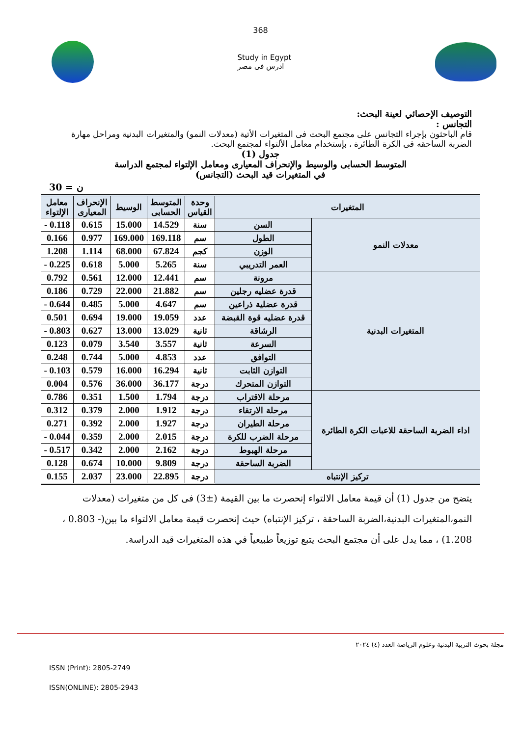368
Study in Egypt
ادرس فى مصر
التوصيف الإحصائي لعينة البحث:
التجانس :
قام الباحثون بإجراء التجانس على مجتمع البحث فى المتغيرات الأتية (معدلات النمو) والمتغيرات البدنية ومراحل مهارة الضربة الساحقه فى الكرة الطائرة ، بإستخدام معامل الألتواء لمجتمع البحث.
جدول (1)
المتوسط الحسابى والوسيط والإنحراف المعيارى ومعامل الإلتواء لمجتمع الدراسة
في المتغيرات قيد البحث (التجانس)
ن = 30
| المتغيرات | | وحدة القياس | المتوسط الحسابى | الوسيط | الإنحراف المعيارى | معامل الإلتواء |
| --- | --- | --- | --- | --- | --- | --- |
| معدلات النمو | السن | سنة | 14.529 | 15.000 | 0.615 | 0.118 - |
| | الطول | سم | 169.118 | 169.000 | 0.977 | 0.166 |
| | الوزن | كجم | 67.824 | 68.000 | 1.114 | 1.208 |
| | العمر التدريبي | سنة | 5.265 | 5.000 | 0.618 | 0.225 - |
| المتغيرات البدنية | مرونة | سم | 12.441 | 12.000 | 0.561 | 0.792 |
| | قدرة عضليه رجلين | سم | 21.882 | 22.000 | 0.729 | 0.186 |
| | قدرة عضلية ذراعين | سم | 4.647 | 5.000 | 0.485 | 0.644 - |
| | قدرة عضليه قوة القبضة | عدد | 19.059 | 19.000 | 0.694 | 0.501 |
| | الرشاقة | ثانية | 13.029 | 13.000 | 0.627 | 0.803 - |
| | السرعة | ثانية | 3.557 | 3.540 | 0.079 | 0.123 |
| | التوافق | عدد | 4.853 | 5.000 | 0.744 | 0.248 |
| | التوازن الثابت | ثانية | 16.294 | 16.000 | 0.579 | 0.103 - |
| | التوازن المتحرك | درجة | 36.177 | 36.000 | 0.576 | 0.004 |
| اداء الضربة الساحقة للاعبات الكرة الطائرة | مرحلة الاقتراب | درجة | 1.794 | 1.500 | 0.351 | 0.786 |
| | مرحلة الارتقاء | درجة | 1.912 | 2.000 | 0.379 | 0.312 |
| | مرحلة الطيران | درجة | 1.927 | 2.000 | 0.392 | 0.271 |
| | مرحلة الضرب للكرة | درجة | 2.015 | 2.000 | 0.359 | 0.044 - |
| | مرحلة الهبوط | درجة | 2.162 | 2.000 | 0.342 | 0.517 - |
| | الضربة الساحقة | درجة | 9.809 | 10.000 | 0.674 | 0.128 |
| تركيز الإنتباه | | درجة | 22.895 | 23.000 | 2.037 | 0.155 |
يتضح من جدول (1) أن قيمة معامل الالتواء إنحصرت ما بين القيمة (±3) فى كل من متغيرات (معدلات النمو،المتغيرات البدنية،الضربة الساحقة ، تركيز الإنتباه) حيث إنحصرت قيمة معامل الالتواء ما بين(- 0.803 ، 1.208) ، مما يدل على أن مجتمع البحث يتبع توزيعاً طبيعياً في هذه المتغيرات قيد الدراسة.
مجلة بحوث التربية البدنية وعلوم الرياضة العدد (٤) ٢٠٢٤
ISSN (Print): 2805-2749
ISSN(ONLINE): 2805-2943